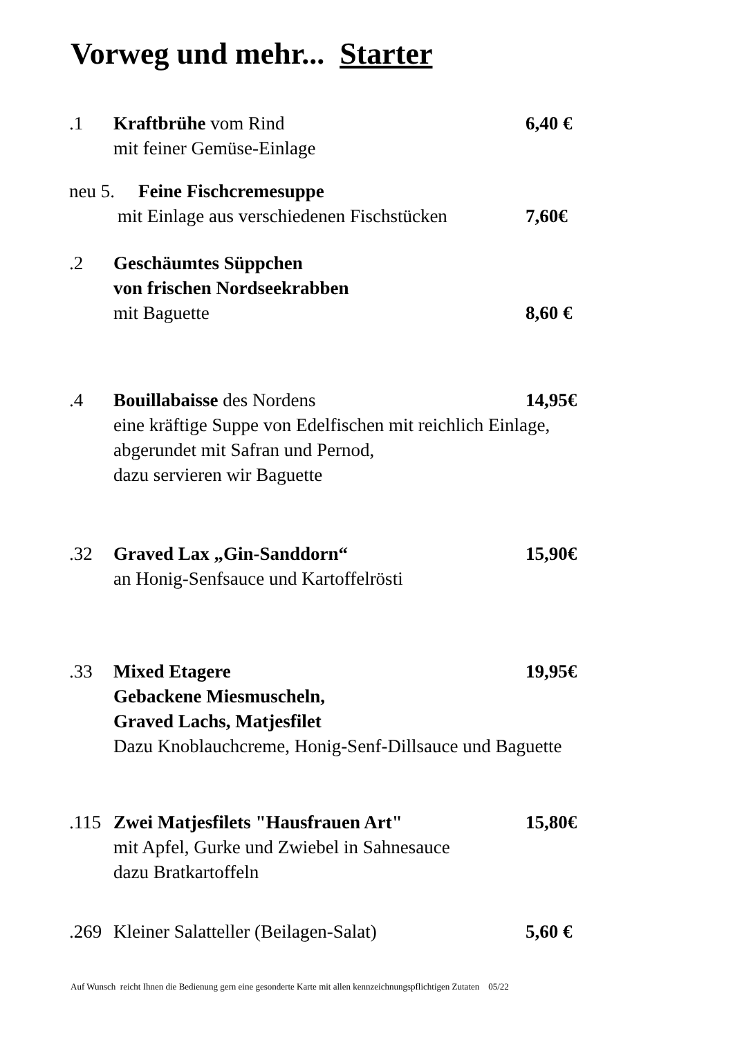Vorweg und mehr... Starter
.1 Kraftbrühe vom Rind 6,40 €
mit feiner Gemüse-Einlage
neu 5. Feine Fischcremesuppe
mit Einlage aus verschiedenen Fischstücken 7,60€
.2 Geschäumtes Süppchen
von frischen Nordseekrabben
mit Baguette 8,60 €
.4 Bouillabaisse des Nordens 14,95€
eine kräftige Suppe von Edelfischen mit reichlich Einlage,
abgerundet mit Safran und Pernod,
dazu servieren wir Baguette
.32 Graved Lax „Gin-Sanddorn“15,90€
an Honig-Senfsauce und Kartoffelrösti
.33 Mixed Etagere
Gebackene Miesmuscheln,
Graved Lachs, Matjesfilet 19,95€
Dazu Knoblauchcreme, Honig-Senf-Dillsauce und Baguette
.115 Zwei Matjesfilets "Hausfrauen Art" 15,80€
mit Apfel, Gurke und Zwiebel in Sahnesauce
dazu Bratkartoffeln
.269 Kleiner Salatteller (Beilagen-Salat) 5,60 €
Auf Wunsch reicht Ihnen die Bedienung gern eine gesonderte Karte mit allen kennzeichnungspflichtigen Zutaten 05/22